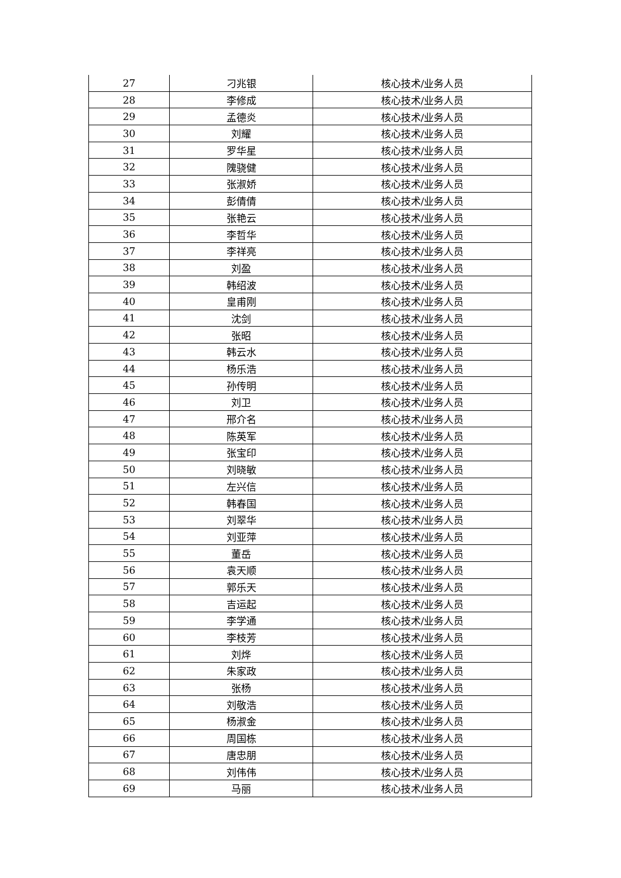| 27 | 刁兆银 | 核心技术/业务人员 |
| 28 | 李修成 | 核心技术/业务人员 |
| 29 | 孟德炎 | 核心技术/业务人员 |
| 30 | 刘耀 | 核心技术/业务人员 |
| 31 | 罗华星 | 核心技术/业务人员 |
| 32 | 隗骁健 | 核心技术/业务人员 |
| 33 | 张淑娇 | 核心技术/业务人员 |
| 34 | 彭倩倩 | 核心技术/业务人员 |
| 35 | 张艳云 | 核心技术/业务人员 |
| 36 | 李哲华 | 核心技术/业务人员 |
| 37 | 李祥亮 | 核心技术/业务人员 |
| 38 | 刘盈 | 核心技术/业务人员 |
| 39 | 韩绍波 | 核心技术/业务人员 |
| 40 | 皇甫刚 | 核心技术/业务人员 |
| 41 | 沈剑 | 核心技术/业务人员 |
| 42 | 张昭 | 核心技术/业务人员 |
| 43 | 韩云水 | 核心技术/业务人员 |
| 44 | 杨乐浩 | 核心技术/业务人员 |
| 45 | 孙传明 | 核心技术/业务人员 |
| 46 | 刘卫 | 核心技术/业务人员 |
| 47 | 邢介名 | 核心技术/业务人员 |
| 48 | 陈英军 | 核心技术/业务人员 |
| 49 | 张宝印 | 核心技术/业务人员 |
| 50 | 刘晓敏 | 核心技术/业务人员 |
| 51 | 左兴信 | 核心技术/业务人员 |
| 52 | 韩春国 | 核心技术/业务人员 |
| 53 | 刘翠华 | 核心技术/业务人员 |
| 54 | 刘亚萍 | 核心技术/业务人员 |
| 55 | 董岳 | 核心技术/业务人员 |
| 56 | 袁天顺 | 核心技术/业务人员 |
| 57 | 郭乐天 | 核心技术/业务人员 |
| 58 | 吉运起 | 核心技术/业务人员 |
| 59 | 李学通 | 核心技术/业务人员 |
| 60 | 李枝芳 | 核心技术/业务人员 |
| 61 | 刘烨 | 核心技术/业务人员 |
| 62 | 朱家政 | 核心技术/业务人员 |
| 63 | 张杨 | 核心技术/业务人员 |
| 64 | 刘敬浩 | 核心技术/业务人员 |
| 65 | 杨淑金 | 核心技术/业务人员 |
| 66 | 周国栋 | 核心技术/业务人员 |
| 67 | 唐忠朋 | 核心技术/业务人员 |
| 68 | 刘伟伟 | 核心技术/业务人员 |
| 69 | 马丽 | 核心技术/业务人员 |